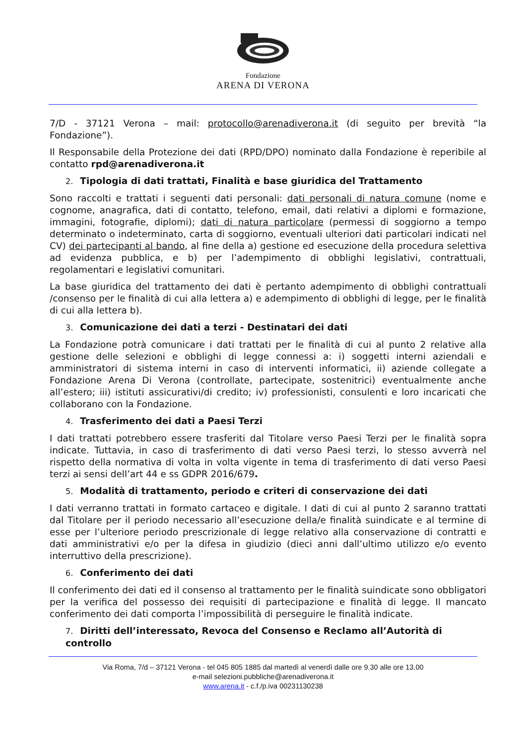Fondazione
ARENA DI VERONA
7/D - 37121 Verona – mail: protocollo@arenadiverona.it (di seguito per brevità “la Fondazione”).
Il Responsabile della Protezione dei dati (RPD/DPO) nominato dalla Fondazione è reperibile al contatto rpd@arenadiverona.it
2. Tipologia di dati trattati, Finalità e base giuridica del Trattamento
Sono raccolti e trattati i seguenti dati personali: dati personali di natura comune (nome e cognome, anagrafica, dati di contatto, telefono, email, dati relativi a diplomi e formazione, immagini, fotografie, diplomi); dati di natura particolare (permessi di soggiorno a tempo determinato o indeterminato, carta di soggiorno, eventuali ulteriori dati particolari indicati nel CV) dei partecipanti al bando, al fine della a) gestione ed esecuzione della procedura selettiva ad evidenza pubblica, e b) per l’adempimento di obblighi legislativi, contrattuali, regolamentari e legislativi comunitari.
La base giuridica del trattamento dei dati è pertanto adempimento di obblighi contrattuali /consenso per le finalità di cui alla lettera a) e adempimento di obblighi di legge, per le finalità di cui alla lettera b).
3. Comunicazione dei dati a terzi - Destinatari dei dati
La Fondazione potrà comunicare i dati trattati per le finalità di cui al punto 2 relative alla gestione delle selezioni e obblighi di legge connessi a: i) soggetti interni aziendali e amministratori di sistema interni in caso di interventi informatici, ii) aziende collegate a Fondazione Arena Di Verona (controllate, partecipate, sostenitrici) eventualmente anche all’estero; iii) istituti assicurativi/di credito; iv) professionisti, consulenti e loro incaricati che collaborano con la Fondazione.
4. Trasferimento dei dati a Paesi Terzi
I dati trattati potrebbero essere trasferiti dal Titolare verso Paesi Terzi per le finalità sopra indicate. Tuttavia, in caso di trasferimento di dati verso Paesi terzi, lo stesso avverrà nel rispetto della normativa di volta in volta vigente in tema di trasferimento di dati verso Paesi terzi ai sensi dell’art 44 e ss GDPR 2016/679.
5. Modalità di trattamento, periodo e criteri di conservazione dei dati
I dati verranno trattati in formato cartaceo e digitale. I dati di cui al punto 2 saranno trattati dal Titolare per il periodo necessario all’esecuzione della/e finalità suindicate e al termine di esse per l’ulteriore periodo prescrizionale di legge relativo alla conservazione di contratti e dati amministrativi e/o per la difesa in giudizio (dieci anni dall’ultimo utilizzo e/o evento interruttivo della prescrizione).
6. Conferimento dei dati
Il conferimento dei dati ed il consenso al trattamento per le finalità suindicate sono obbligatori per la verifica del possesso dei requisiti di partecipazione e finalità di legge. Il mancato conferimento dei dati comporta l’impossibilità di perseguire le finalità indicate.
7. Diritti dell’interessato, Revoca del Consenso e Reclamo all’Autorità di controllo
Via Roma, 7/d – 37121 Verona - tel 045 805 1885 dal martedì al venerdì dalle ore 9.30 alle ore 13.00
e-mail selezioni.pubbliche@arenadiverona.it
www.arena.it - c.f./p.iva 00231130238